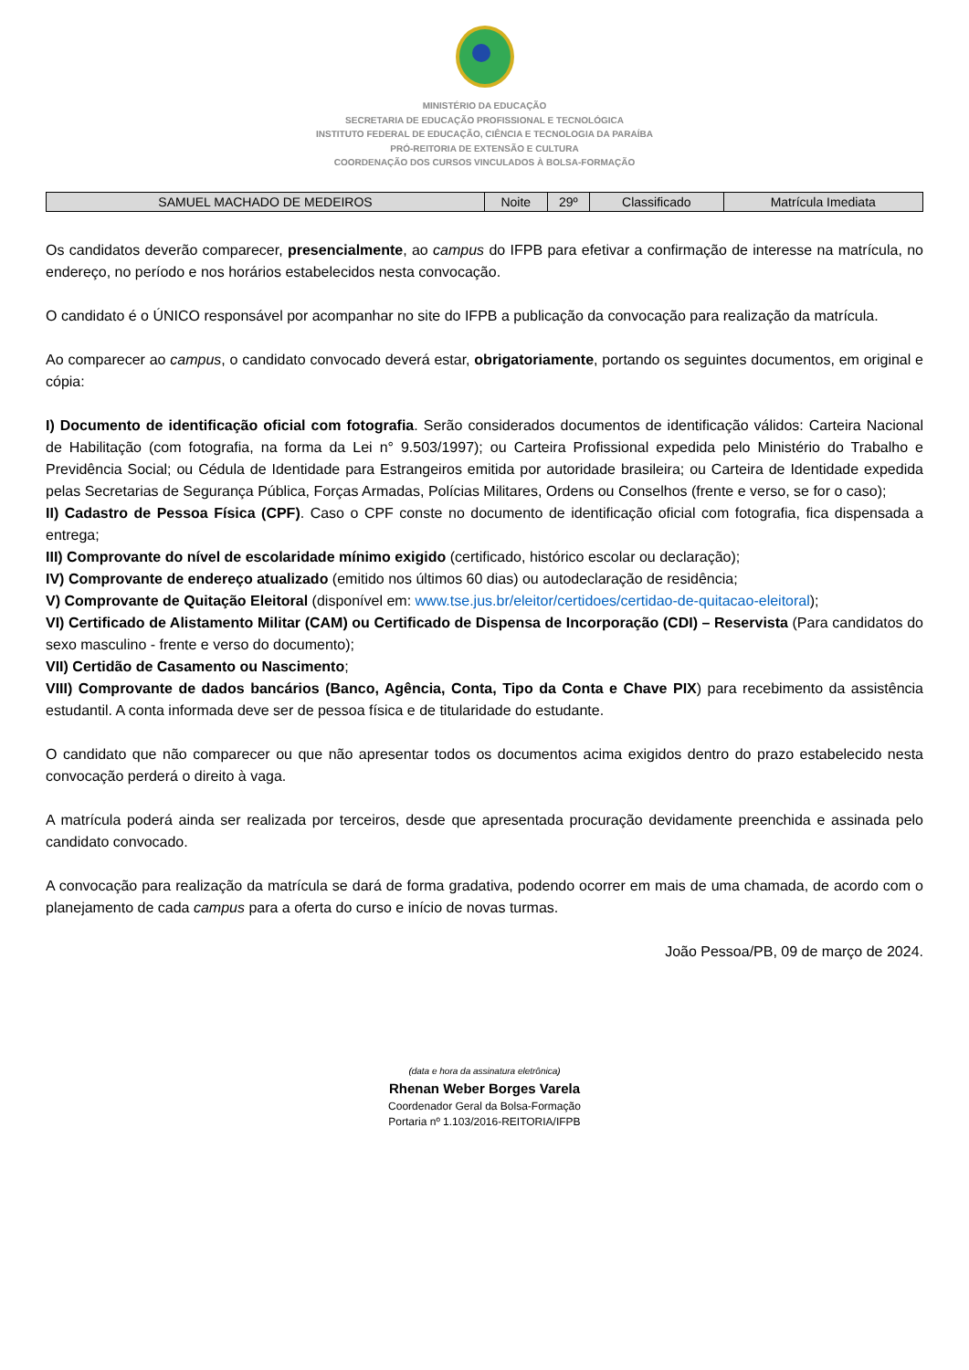MINISTÉRIO DA EDUCAÇÃO
SECRETARIA DE EDUCAÇÃO PROFISSIONAL E TECNOLÓGICA
INSTITUTO FEDERAL DE EDUCAÇÃO, CIÊNCIA E TECNOLOGIA DA PARAÍBA
PRÓ-REITORIA DE EXTENSÃO E CULTURA
COORDENAÇÃO DOS CURSOS VINCULADOS À BOLSA-FORMAÇÃO
| SAMUEL MACHADO DE MEDEIROS | Noite | 29º | Classificado | Matrícula Imediata |
Os candidatos deverão comparecer, presencialmente, ao campus do IFPB para efetivar a confirmação de interesse na matrícula, no endereço, no período e nos horários estabelecidos nesta convocação.
O candidato é o ÚNICO responsável por acompanhar no site do IFPB a publicação da convocação para realização da matrícula.
Ao comparecer ao campus, o candidato convocado deverá estar, obrigatoriamente, portando os seguintes documentos, em original e cópia:
I) Documento de identificação oficial com fotografia. Serão considerados documentos de identificação válidos: Carteira Nacional de Habilitação (com fotografia, na forma da Lei n° 9.503/1997); ou Carteira Profissional expedida pelo Ministério do Trabalho e Previdência Social; ou Cédula de Identidade para Estrangeiros emitida por autoridade brasileira; ou Carteira de Identidade expedida pelas Secretarias de Segurança Pública, Forças Armadas, Polícias Militares, Ordens ou Conselhos (frente e verso, se for o caso);
II) Cadastro de Pessoa Física (CPF). Caso o CPF conste no documento de identificação oficial com fotografia, fica dispensada a entrega;
III) Comprovante do nível de escolaridade mínimo exigido (certificado, histórico escolar ou declaração);
IV) Comprovante de endereço atualizado (emitido nos últimos 60 dias) ou autodeclaração de residência;
V) Comprovante de Quitação Eleitoral (disponível em: www.tse.jus.br/eleitor/certidoes/certidao-de-quitacao-eleitoral);
VI) Certificado de Alistamento Militar (CAM) ou Certificado de Dispensa de Incorporação (CDI) – Reservista (Para candidatos do sexo masculino - frente e verso do documento);
VII) Certidão de Casamento ou Nascimento;
VIII) Comprovante de dados bancários (Banco, Agência, Conta, Tipo da Conta e Chave PIX) para recebimento da assistência estudantil. A conta informada deve ser de pessoa física e de titularidade do estudante.
O candidato que não comparecer ou que não apresentar todos os documentos acima exigidos dentro do prazo estabelecido nesta convocação perderá o direito à vaga.
A matrícula poderá ainda ser realizada por terceiros, desde que apresentada procuração devidamente preenchida e assinada pelo candidato convocado.
A convocação para realização da matrícula se dará de forma gradativa, podendo ocorrer em mais de uma chamada, de acordo com o planejamento de cada campus para a oferta do curso e início de novas turmas.
João Pessoa/PB, 09 de março de 2024.
(data e hora da assinatura eletrônica)
Rhenan Weber Borges Varela
Coordenador Geral da Bolsa-Formação
Portaria nº 1.103/2016-REITORIA/IFPB